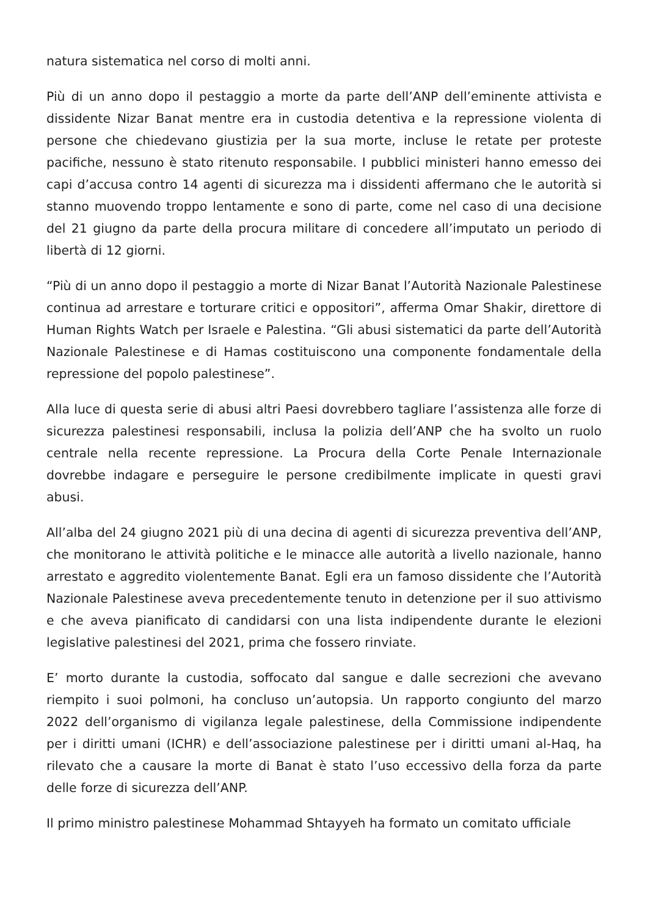natura sistematica nel corso di molti anni.
Più di un anno dopo il pestaggio a morte da parte dell’ANP dell’eminente attivista e dissidente Nizar Banat mentre era in custodia detentiva e la repressione violenta di persone che chiedevano giustizia per la sua morte, incluse le retate per proteste pacifiche, nessuno è stato ritenuto responsabile. I pubblici ministeri hanno emesso dei capi d’accusa contro 14 agenti di sicurezza ma i dissidenti affermano che le autorità si stanno muovendo troppo lentamente e sono di parte, come nel caso di una decisione del 21 giugno da parte della procura militare di concedere all’imputato un periodo di libertà di 12 giorni.
“Più di un anno dopo il pestaggio a morte di Nizar Banat l’Autorità Nazionale Palestinese continua ad arrestare e torturare critici e oppositori”, afferma Omar Shakir, direttore di Human Rights Watch per Israele e Palestina. “Gli abusi sistematici da parte dell’Autorità Nazionale Palestinese e di Hamas costituiscono una componente fondamentale della repressione del popolo palestinese”.
Alla luce di questa serie di abusi altri Paesi dovrebbero tagliare l’assistenza alle forze di sicurezza palestinesi responsabili, inclusa la polizia dell’ANP che ha svolto un ruolo centrale nella recente repressione. La Procura della Corte Penale Internazionale dovrebbe indagare e perseguire le persone credibilmente implicate in questi gravi abusi.
All’alba del 24 giugno 2021 più di una decina di agenti di sicurezza preventiva dell’ANP, che monitorano le attività politiche e le minacce alle autorità a livello nazionale, hanno arrestato e aggredito violentemente Banat. Egli era un famoso dissidente che l’Autorità Nazionale Palestinese aveva precedentemente tenuto in detenzione per il suo attivismo e che aveva pianificato di candidarsi con una lista indipendente durante le elezioni legislative palestinesi del 2021, prima che fossero rinviate.
E’ morto durante la custodia, soffocato dal sangue e dalle secrezioni che avevano riempito i suoi polmoni, ha concluso un’autopsia. Un rapporto congiunto del marzo 2022 dell’organismo di vigilanza legale palestinese, della Commissione indipendente per i diritti umani (ICHR) e dell’associazione palestinese per i diritti umani al-Haq, ha rilevato che a causare la morte di Banat è stato l’uso eccessivo della forza da parte delle forze di sicurezza dell’ANP.
Il primo ministro palestinese Mohammad Shtayyeh ha formato un comitato ufficiale